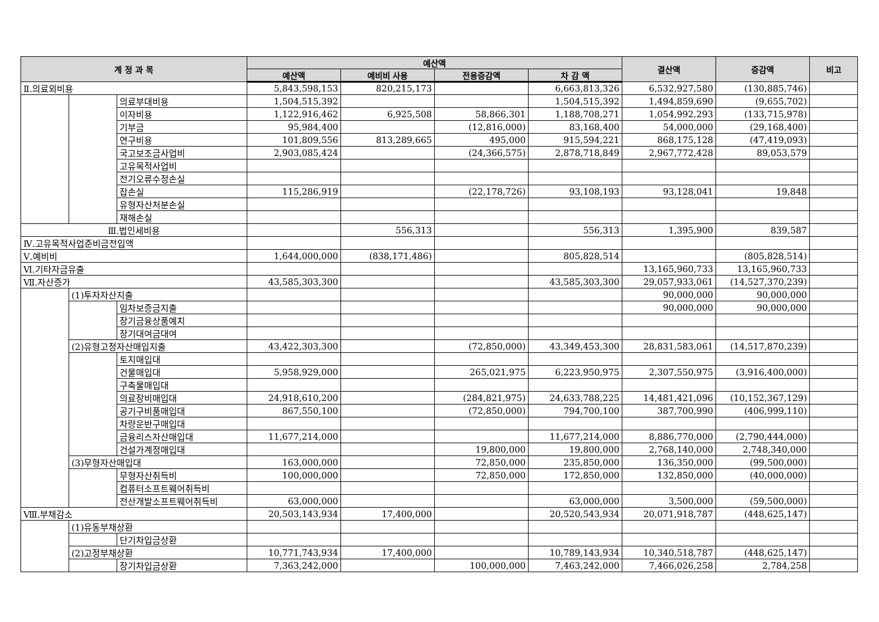| 계 정 과 목 | | | 예산액 | | | | 결산액 | 증감액 | 비고 |
| --- | --- | --- | --- | --- | --- | --- | --- | --- | --- |
| | | | 예산액 | 예비비 사용 | 전용증감액 | 차 감 액 | | | |
| Ⅱ.의료외비용 | | | 5,843,598,153 | 820,215,173 | | 6,663,813,326 | 6,532,927,580 | (130,885,746) | |
| | | 의료부대비용 | 1,504,515,392 | | | 1,504,515,392 | 1,494,859,690 | (9,655,702) | |
| | | 이자비용 | 1,122,916,462 | 6,925,508 | 58,866,301 | 1,188,708,271 | 1,054,992,293 | (133,715,978) | |
| | | 기부금 | 95,984,400 | | (12,816,000) | 83,168,400 | 54,000,000 | (29,168,400) | |
| | | 연구비용 | 101,809,556 | 813,289,665 | 495,000 | 915,594,221 | 868,175,128 | (47,419,093) | |
| | | 국고보조금사업비 | 2,903,085,424 | | (24,366,575) | 2,878,718,849 | 2,967,772,428 | 89,053,579 | |
| | | 고유목적사업비 | | | | | | | |
| | | 전기오류수정손실 | | | | | | | |
| | | 잡손실 | 115,286,919 | | (22,178,726) | 93,108,193 | 93,128,041 | 19,848 | |
| | | 유형자산처분손실 | | | | | | | |
| | | 재해손실 | | | | | | | |
| Ⅲ.법인세비용 | | | | 556,313 | | 556,313 | 1,395,900 | 839,587 | |
| Ⅳ.고유목적사업준비금전입액 | | | | | | | | | |
| Ⅴ.예비비 | | | 1,644,000,000 | (838,171,486) | | 805,828,514 | | (805,828,514) | |
| Ⅵ.기타자금유출 | | | | | | | 13,165,960,733 | 13,165,960,733 | |
| Ⅶ.자산증가 | | | 43,585,303,300 | | | 43,585,303,300 | 29,057,933,061 | (14,527,370,239) | |
| | (1)투자자산지출 | | | | | | 90,000,000 | 90,000,000 | |
| | | 임차보증금지출 | | | | | 90,000,000 | 90,000,000 | |
| | | 장기금융상품예치 | | | | | | | |
| | | 장기대여금대여 | | | | | | | |
| | (2)유형고정자산매입지출 | | 43,422,303,300 | | (72,850,000) | 43,349,453,300 | 28,831,583,061 | (14,517,870,239) | |
| | | 토지매입대 | | | | | | | |
| | | 건물매입대 | 5,958,929,000 | | 265,021,975 | 6,223,950,975 | 2,307,550,975 | (3,916,400,000) | |
| | | 구축물매입대 | | | | | | | |
| | | 의료장비매입대 | 24,918,610,200 | | (284,821,975) | 24,633,788,225 | 14,481,421,096 | (10,152,367,129) | |
| | | 공기구비품매입대 | 867,550,100 | | (72,850,000) | 794,700,100 | 387,700,990 | (406,999,110) | |
| | | 차량운반구매입대 | | | | | | | |
| | | 금융리스자산매입대 | 11,677,214,000 | | | 11,677,214,000 | 8,886,770,000 | (2,790,444,000) | |
| | | 건설가계정매입대 | | | 19,800,000 | 19,800,000 | 2,768,140,000 | 2,748,340,000 | |
| | (3)무형자산매입대 | | 163,000,000 | | 72,850,000 | 235,850,000 | 136,350,000 | (99,500,000) | |
| | | 무형자산취득비 | 100,000,000 | | 72,850,000 | 172,850,000 | 132,850,000 | (40,000,000) | |
| | | 컴퓨터소프트웨어취득비 | | | | | | | |
| | | 전산개발소프트웨어취득비 | 63,000,000 | | | 63,000,000 | 3,500,000 | (59,500,000) | |
| Ⅷ.부채감소 | | | 20,503,143,934 | 17,400,000 | | 20,520,543,934 | 20,071,918,787 | (448,625,147) | |
| | (1)유동부채상환 | | | | | | | | |
| | | 단기차입금상환 | | | | | | | |
| | (2)고정부채상환 | | 10,771,743,934 | 17,400,000 | | 10,789,143,934 | 10,340,518,787 | (448,625,147) | |
| | | 장기차입금상환 | 7,363,242,000 | | 100,000,000 | 7,463,242,000 | 7,466,026,258 | 2,784,258 | |